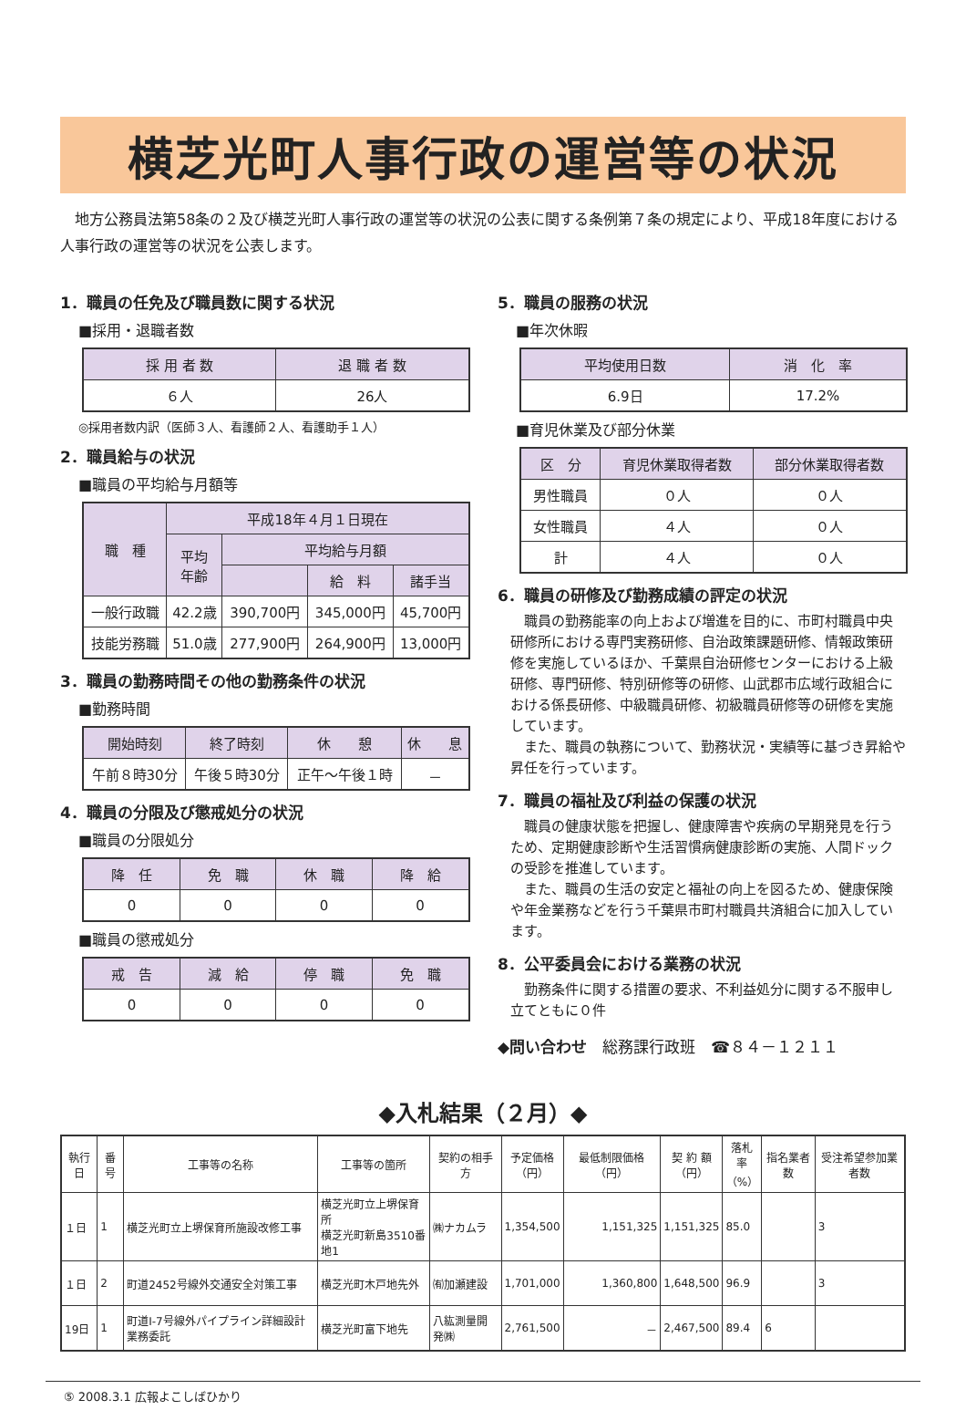横芝光町人事行政の運営等の状況
　地方公務員法第58条の２及び横芝光町人事行政の運営等の状況の公表に関する条例第７条の規定により、平成18年度における人事行政の運営等の状況を公表します。
1．職員の任免及び職員数に関する状況
■採用・退職者数
| 採 用 者 数 | 退 職 者 数 |
| --- | --- |
| ６人 | 26人 |
◎採用者数内訳（医師３人、看護師２人、看護助手１人）
2．職員給与の状況
■職員の平均給与月額等
| 職 種 | 平成18年４月１日現在 | | | |
| --- | --- | --- | --- | --- |
| | 平均 年齢 | 平均給与月額 | | |
| | | | 給 料 | 諸手当 |
| 一般行政職 | 42.2歳 | 390,700円 | 345,000円 | 45,700円 |
| 技能労務職 | 51.0歳 | 277,900円 | 264,900円 | 13,000円 |
3．職員の勤務時間その他の勤務条件の状況
■勤務時間
| 開始時刻 | 終了時刻 | 休 憩 | 休 息 |
| --- | --- | --- | --- |
| 午前８時30分 | 午後５時30分 | 正午～午後１時 | － |
4．職員の分限及び懲戒処分の状況
■職員の分限処分
| 降 任 | 免 職 | 休 職 | 降 給 |
| --- | --- | --- | --- |
| 0 | 0 | 0 | 0 |
■職員の懲戒処分
| 戒 告 | 減 給 | 停 職 | 免 職 |
| --- | --- | --- | --- |
| 0 | 0 | 0 | 0 |
5．職員の服務の状況
■年次休暇
| 平均使用日数 | 消 化 率 |
| --- | --- |
| 6.9日 | 17.2% |
■育児休業及び部分休業
| 区 分 | 育児休業取得者数 | 部分休業取得者数 |
| --- | --- | --- |
| 男性職員 | ０人 | ０人 |
| 女性職員 | ４人 | ０人 |
| 計 | ４人 | ０人 |
6．職員の研修及び勤務成績の評定の状況
職員の勤務能率の向上および増進を目的に、市町村職員中央研修所における専門実務研修、自治政策課題研修、情報政策研修を実施しているほか、千葉県自治研修センターにおける上級研修、専門研修、特別研修等の研修、山武郡市広域行政組合における係長研修、中級職員研修、初級職員研修等の研修を実施しています。
また、職員の執務について、勤務状況・実績等に基づき昇給や昇任を行っています。
7．職員の福祉及び利益の保護の状況
職員の健康状態を把握し、健康障害や疾病の早期発見を行うため、定期健康診断や生活習慣病健康診断の実施、人間ドックの受診を推進しています。
また、職員の生活の安定と福祉の向上を図るため、健康保険や年金業務などを行う千葉県市町村職員共済組合に加入しています。
8．公平委員会における業務の状況
勤務条件に関する措置の要求、不利益処分に関する不服申し立てともに０件
◆問い合わせ　総務課行政班　☎８４－１２１１
◆入札結果（２月）◆
| 執行日 | 番号 | 工事等の名称 | 工事等の箇所 | 契約の相手方 | 予定価格 （円） | 最低制限価格（円） | 契 約 額 （円） | 落札率 （%） | 指名業者数 | 受注希望参加業者数 |
| --- | --- | --- | --- | --- | --- | --- | --- | --- | --- | --- |
| １日 | 1 | 横芝光町立上堺保育所施設改修工事 | 横芝光町立上堺保育所 横芝光町新島3510番地1 | ㈱ナカムラ | 1,354,500 | 1,151,325 | 1,151,325 | 85.0 | | 3 |
| １日 | 2 | 町道2452号線外交通安全対策工事 | 横芝光町木戸地先外 | ㈲加瀬建設 | 1,701,000 | 1,360,800 | 1,648,500 | 96.9 | | 3 |
| 19日 | 1 | 町道Ⅰ-7号線外パイプライン詳細設計業務委託 | 横芝光町富下地先 | 八紘測量開発㈱ | 2,761,500 | － | 2,467,500 | 89.4 | 6 | |
⑤ 2008.3.1 広報よこしばひかり